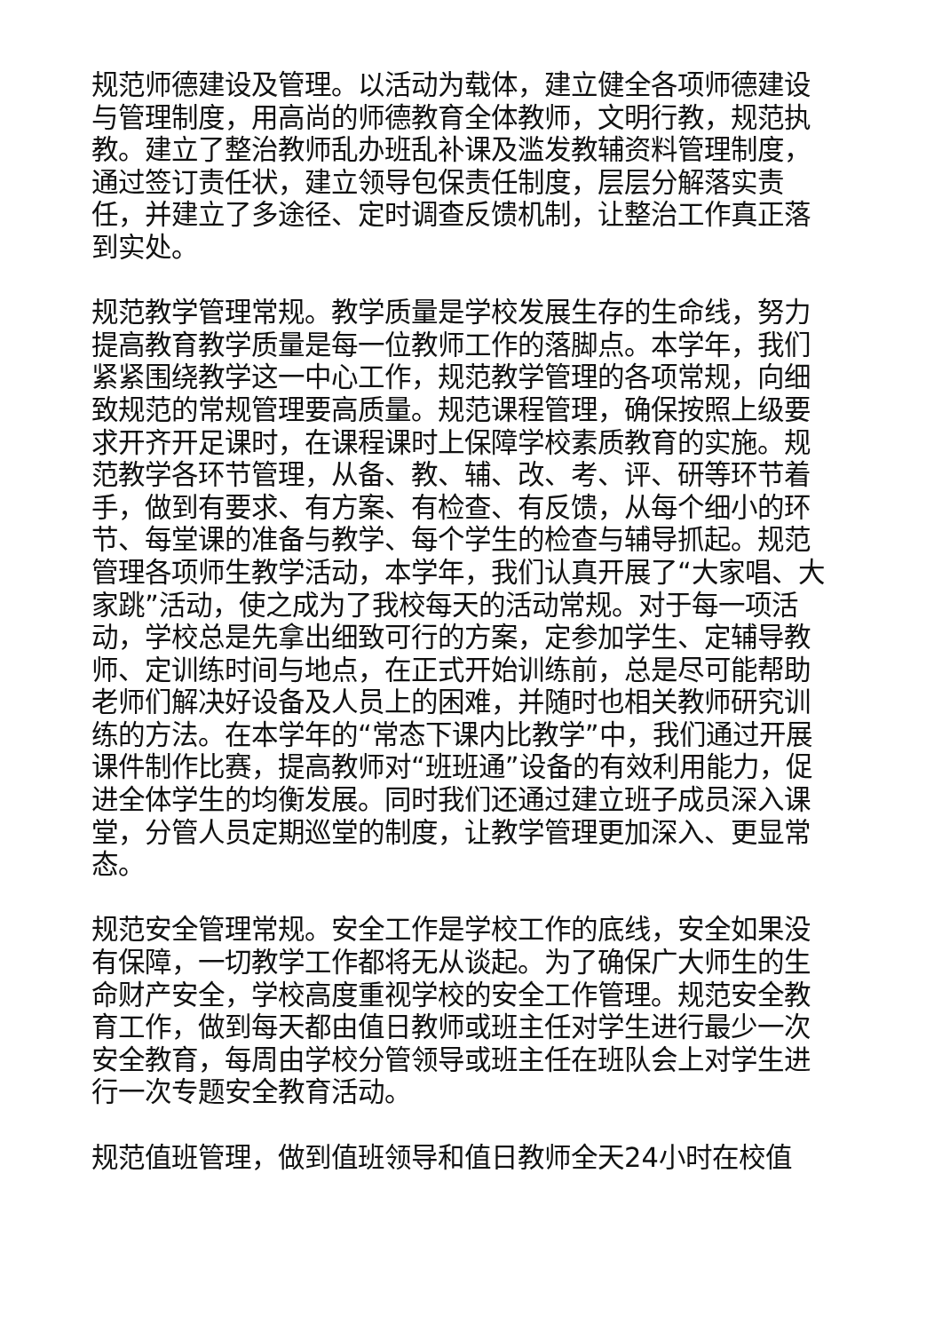规范师德建设及管理。以活动为载体，建立健全各项师德建设与管理制度，用高尚的师德教育全体教师，文明行教，规范执教。建立了整治教师乱办班乱补课及滥发教辅资料管理制度，通过签订责任状，建立领导包保责任制度，层层分解落实责任，并建立了多途径、定时调查反馈机制，让整治工作真正落到实处。
规范教学管理常规。教学质量是学校发展生存的生命线，努力提高教育教学质量是每一位教师工作的落脚点。本学年，我们紧紧围绕教学这一中心工作，规范教学管理的各项常规，向细致规范的常规管理要高质量。规范课程管理，确保按照上级要求开齐开足课时，在课程课时上保障学校素质教育的实施。规范教学各环节管理，从备、教、辅、改、考、评、研等环节着手，做到有要求、有方案、有检查、有反馈，从每个细小的环节、每堂课的准备与教学、每个学生的检查与辅导抓起。规范管理各项师生教学活动，本学年，我们认真开展了“大家唱、大家跳”活动，使之成为了我校每天的活动常规。对于每一项活动，学校总是先拿出细致可行的方案，定参加学生、定辅导教师、定训练时间与地点，在正式开始训练前，总是尽可能帮助老师们解决好设备及人员上的困难，并随时也相关教师研究训练的方法。在本学年的“常态下课内比教学”中，我们通过开展课件制作比赛，提高教师对“班班通”设备的有效利用能力，促进全体学生的均衡发展。同时我们还通过建立班子成员深入课堂，分管人员定期巡堂的制度，让教学管理更加深入、更显常态。
规范安全管理常规。安全工作是学校工作的底线，安全如果没有保障，一切教学工作都将无从谈起。为了确保广大师生的生命财产安全，学校高度重视学校的安全工作管理。规范安全教育工作，做到每天都由值日教师或班主任对学生进行最少一次安全教育，每周由学校分管领导或班主任在班队会上对学生进行一次专题安全教育活动。
规范值班管理，做到值班领导和值日教师全天24小时在校值